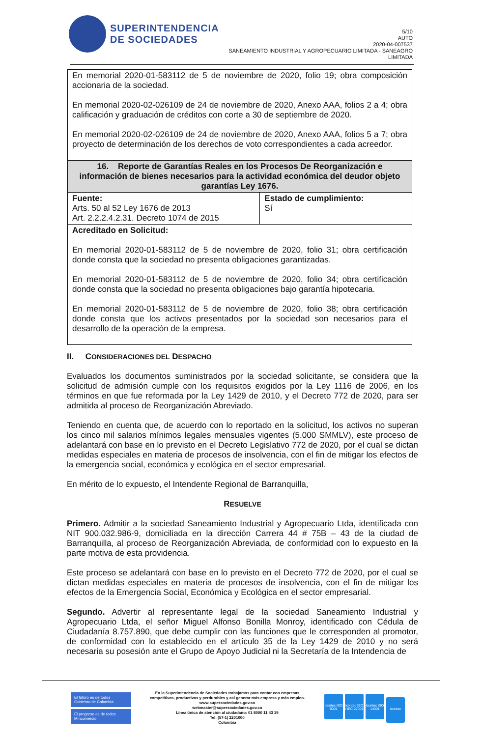SUPERINTENDENCIA
DE SOCIEDADES
5/10
AUTO
2020-04-007537
SANEAMIENTO INDUSTRIAL Y AGROPECUARIO LIMITADA - SANEAGRO LIMITADA
| En memorial 2020-01-583112 de 5 de noviembre de 2020, folio 19; obra composición accionaria de la sociedad. En memorial 2020-02-026109 de 24 de noviembre de 2020, Anexo AAA, folios 2 a 4; obra calificación y graduación de créditos con corte a 30 de septiembre de 2020. En memorial 2020-02-026109 de 24 de noviembre de 2020, Anexo AAA, folios 5 a 7; obra proyecto de determinación de los derechos de voto correspondientes a cada acreedor. | |
| 16. Reporte de Garantías Reales en los Procesos De Reorganización e información de bienes necesarios para la actividad económica del deudor objeto garantías Ley 1676. | |
| Fuente: Arts. 50 al 52 Ley 1676 de 2013 Art. 2.2.2.4.2.31. Decreto 1074 de 2015 | Estado de cumplimiento: Sí |
| Acreditado en Solicitud: En memorial 2020-01-583112 de 5 de noviembre de 2020, folio 31; obra certificación donde consta que la sociedad no presenta obligaciones garantizadas. En memorial 2020-01-583112 de 5 de noviembre de 2020, folio 34; obra certificación donde consta que la sociedad no presenta obligaciones bajo garantía hipotecaria. En memorial 2020-01-583112 de 5 de noviembre de 2020, folio 38; obra certificación donde consta que los activos presentados por la sociedad son necesarios para el desarrollo de la operación de la empresa. | |
II. CONSIDERACIONES DEL DESPACHO
Evaluados los documentos suministrados por la sociedad solicitante, se considera que la solicitud de admisión cumple con los requisitos exigidos por la Ley 1116 de 2006, en los términos en que fue reformada por la Ley 1429 de 2010, y el Decreto 772 de 2020, para ser admitida al proceso de Reorganización Abreviado.
Teniendo en cuenta que, de acuerdo con lo reportado en la solicitud, los activos no superan los cinco mil salarios mínimos legales mensuales vigentes (5.000 SMMLV), este proceso de adelantará con base en lo previsto en el Decreto Legislativo 772 de 2020, por el cual se dictan medidas especiales en materia de procesos de insolvencia, con el fin de mitigar los efectos de la emergencia social, económica y ecológica en el sector empresarial.
En mérito de lo expuesto, el Intendente Regional de Barranquilla,
RESUELVE
Primero. Admitir a la sociedad Saneamiento Industrial y Agropecuario Ltda, identificada con NIT 900.032.986-9, domiciliada en la dirección Carrera 44 # 75B – 43 de la ciudad de Barranquilla, al proceso de Reorganización Abreviada, de conformidad con lo expuesto en la parte motiva de esta providencia.
Este proceso se adelantará con base en lo previsto en el Decreto 772 de 2020, por el cual se dictan medidas especiales en materia de procesos de insolvencia, con el fin de mitigar los efectos de la Emergencia Social, Económica y Ecológica en el sector empresarial.
Segundo. Advertir al representante legal de la sociedad Saneamiento Industrial y Agropecuario Ltda, el señor Miguel Alfonso Bonilla Monroy, identificado con Cédula de Ciudadanía 8.757.890, que debe cumplir con las funciones que le corresponden al promotor, de conformidad con lo establecido en el artículo 35 de la Ley 1429 de 2010 y no será necesaria su posesión ante el Grupo de Apoyo Judicial ni la Secretaría de la Intendencia de
El futuro es de todos Gobierno de Colombia
El progreso es de todos Mincomercio
En la Superintendencia de Sociedades trabajamos para contar con empresas
competitivas, productivas y perdurables y así generar más empresa y más empleo.
www.supersociedades.gov.co
webmaster@supersociedades.gov.co
Línea única de atención al ciudadano: 01 8000 11 43 19
Tel: (57-1) 2201000
Colombia
icontec ISO 9001 icontec ISO / IEC 27001 icontec ISO 14001 icontec